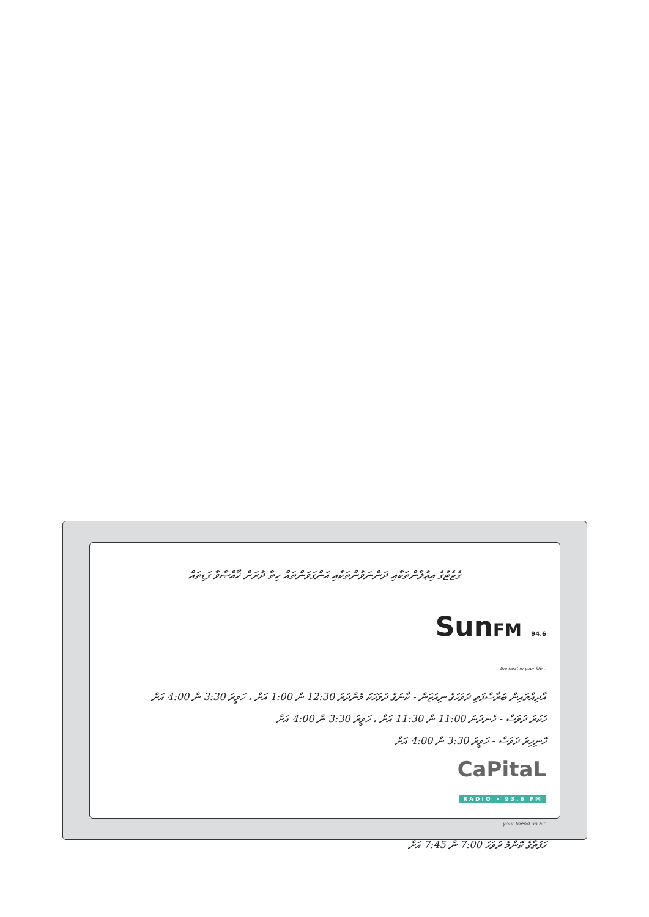ގެޒެޓުގެ އިޢުލާންތަކާއި ދަންނަވުންތަކާއި އަންގަވަންތައް ހިތާ ދުރަށް ޚާއްޞާވާ ގަޑިތައް
SunFM 94.6
the heat in your life...
އާދިއްތައިން ބުރާސްފަތި ދުވަހުގެ ނިއުޒަން - ކާނުގެ ދުވަހަކު މެންދުރު 12:30 ން 1:00 އަށް ، ހަވީރު 3:30 ން 4:00 އަށް
ހުކުރު ދުވަސް - ހެނދުނު 11:00 ން 11:30 އަށް ، ހަވީރު 3:30 ން 4:00 އަށް
ހޮނިހިރު ދުވަސް - ހަވީރު 3:30 ން 4:00 އަށް
CaPitaL
RADIO • 93.6 FM
...your friend on air.
ހަފުތާގެ ކޮންމެ ދުވަހު 7:00 ން 7:45 އަށް